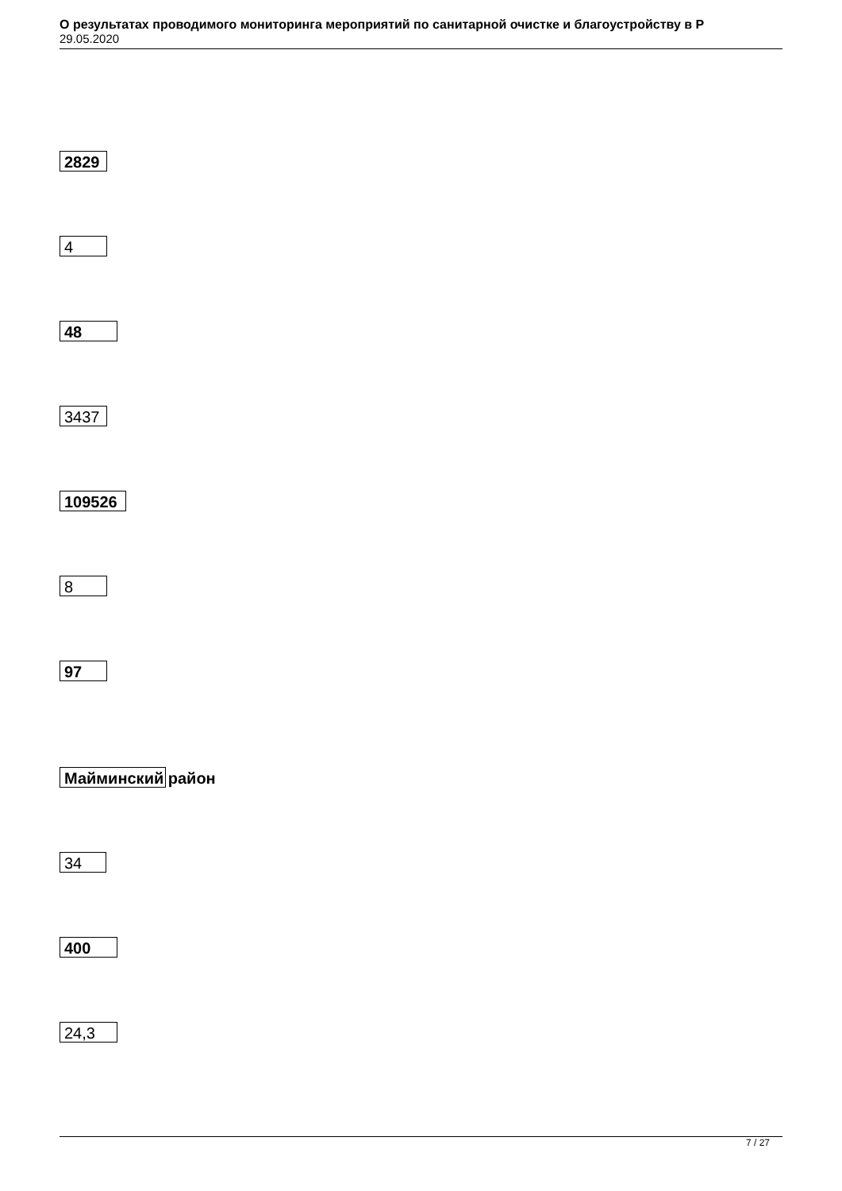О результатах проводимого мониторинга мероприятий по санитарной очистке и благоустройству в Р
29.05.2020
2829
4
48
3437
109526
8
97
Майминский район
34
400
24,3
7 / 27